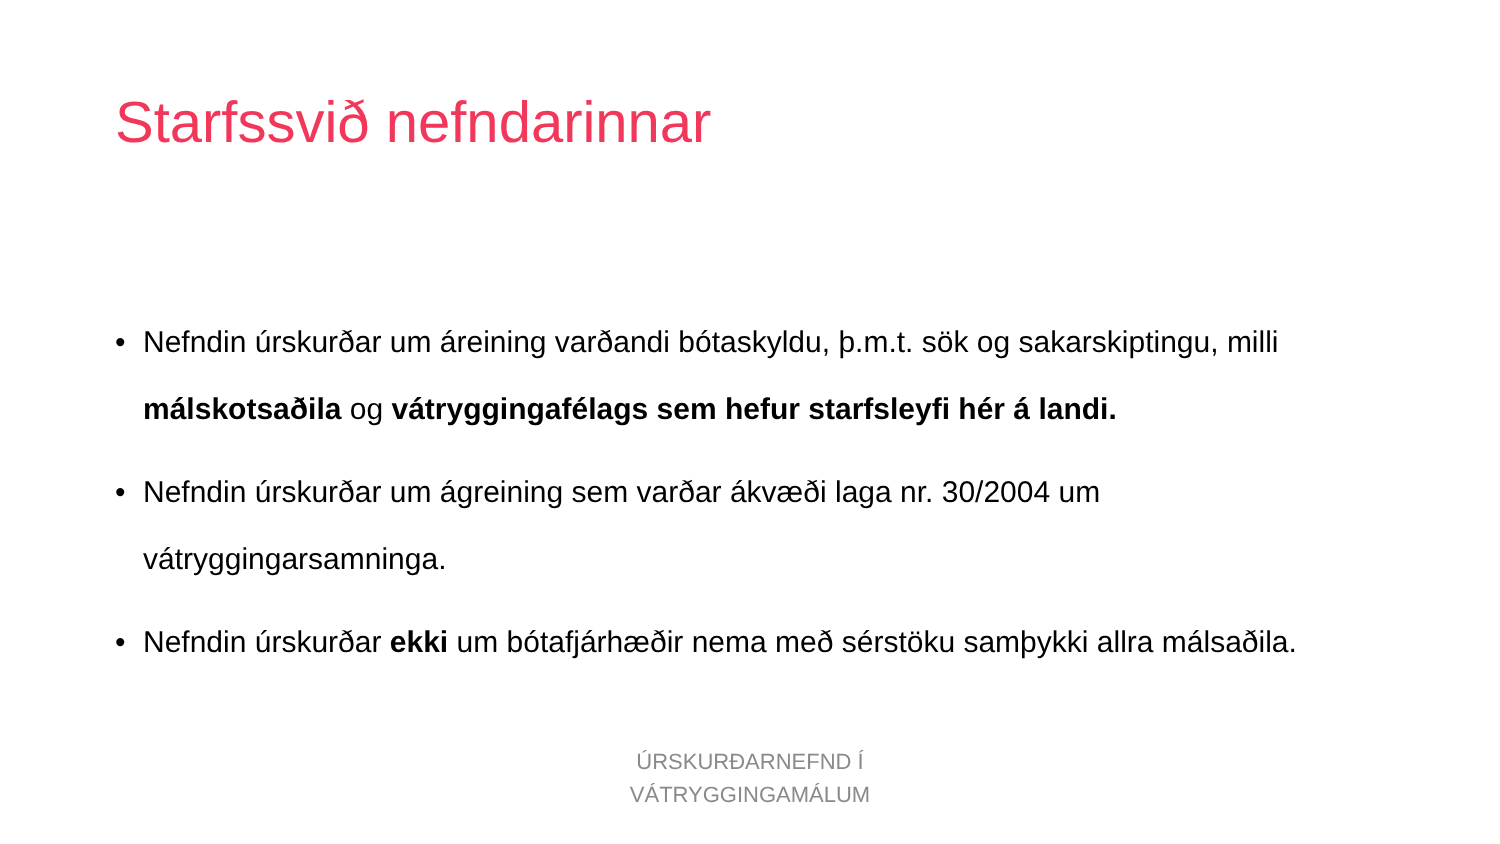Starfssvið nefndarinnar
• Nefndin úrskurðar um áreining varðandi bótaskyldu, þ.m.t. sök og sakarskiptingu, milli málskotsaðila og vátryggingafélags sem hefur starfsleyfi hér á landi.
• Nefndin úrskurðar um ágreining sem varðar ákvæði laga nr. 30/2004 um vátryggingarsamninga.
• Nefndin úrskurðar ekki um bótafjárhæðir nema með sérstöku samþykki allra málsaðila.
ÚRSKURÐARNEFND Í
VÁTRYGGINGAMÁLUM